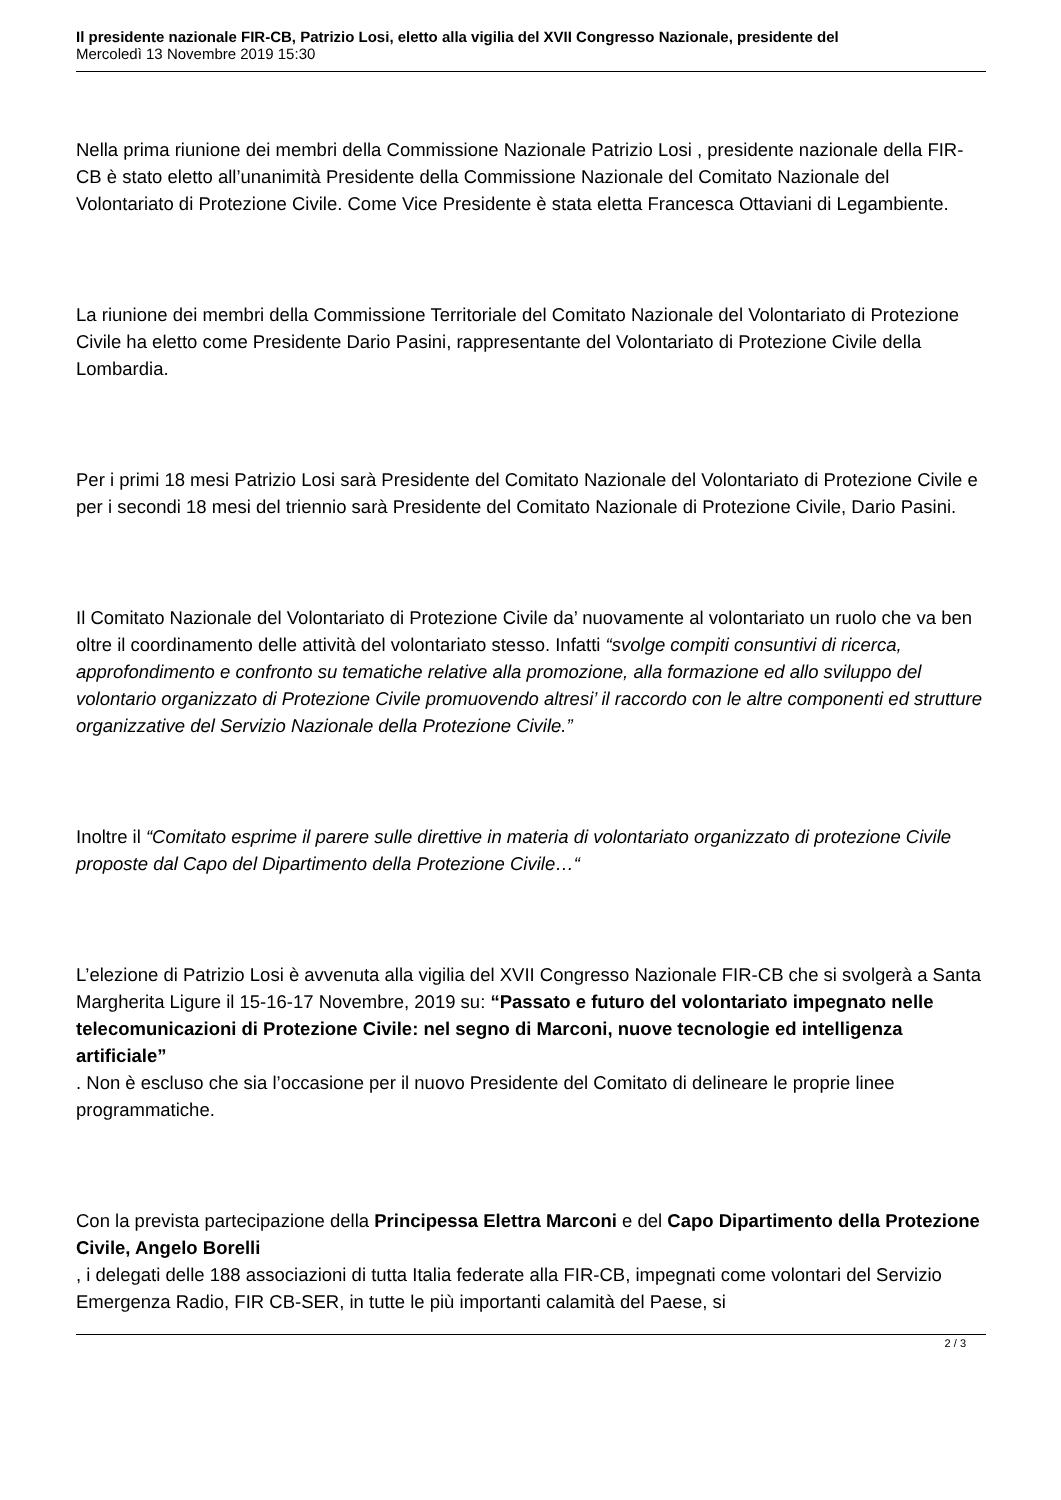Il presidente nazionale FIR-CB, Patrizio Losi, eletto alla vigilia del XVII Congresso Nazionale, presidente del
Mercoledì 13 Novembre 2019 15:30
Nella prima riunione dei membri della Commissione Nazionale Patrizio Losi , presidente nazionale della FIR-CB è stato eletto all’unanimità Presidente della Commissione Nazionale del Comitato Nazionale del Volontariato di Protezione Civile. Come Vice Presidente è stata eletta Francesca Ottaviani di Legambiente.
La riunione dei membri della Commissione Territoriale del Comitato Nazionale del Volontariato di Protezione Civile ha eletto come Presidente Dario Pasini, rappresentante del Volontariato di Protezione Civile della Lombardia.
Per i primi 18 mesi Patrizio Losi sarà Presidente del Comitato Nazionale del Volontariato di Protezione Civile e per i secondi 18 mesi del triennio sarà Presidente del Comitato Nazionale di Protezione Civile, Dario Pasini.
Il Comitato Nazionale del Volontariato di Protezione Civile da’ nuovamente al volontariato un ruolo che va ben oltre il coordinamento delle attività del volontariato stesso. Infatti “svolge compiti consuntivi di ricerca, approfondimento e confronto su tematiche relative alla promozione, alla formazione ed allo sviluppo del volontario organizzato di Protezione Civile promuovendo altresi’ il raccordo con le altre componenti ed strutture organizzative del Servizio Nazionale della Protezione Civile.”
Inoltre il “Comitato esprime il parere sulle direttive in materia di volontariato organizzato di protezione Civile proposte dal Capo del Dipartimento della Protezione Civile…“
L’elezione di Patrizio Losi è avvenuta alla vigilia del XVII Congresso Nazionale FIR-CB che si svolgerà a Santa Margherita Ligure il 15-16-17 Novembre, 2019 su: “Passato e futuro del volontariato impegnato nelle telecomunicazioni di Protezione Civile: nel segno di Marconi, nuove tecnologie ed intelligenza artificiale”
. Non è escluso che sia l’occasione per il nuovo Presidente del Comitato di delineare le proprie linee programmatiche.
Con la prevista partecipazione della Principessa Elettra Marconi e del Capo Dipartimento della Protezione Civile, Angelo Borelli
, i delegati delle 188 associazioni di tutta Italia federate alla FIR-CB, impegnati come volontari del Servizio Emergenza Radio, FIR CB-SER, in tutte le più importanti calamità del Paese, si
2 / 3